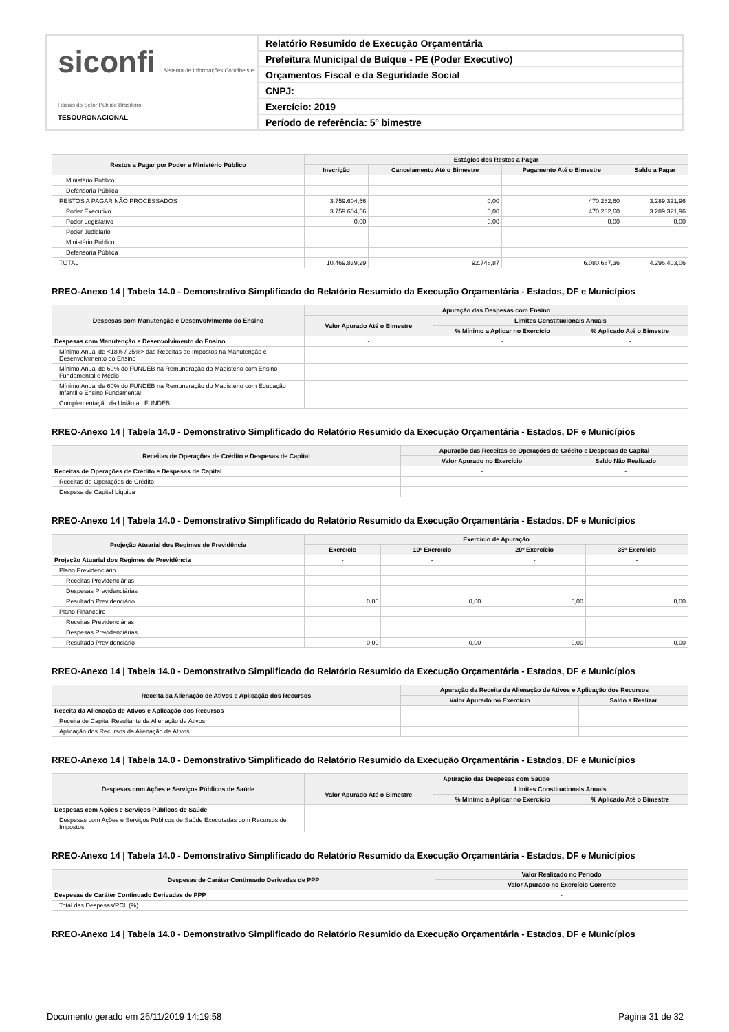siconfi Sistema de Informações Contábeis e Fiscais do Setor Público Brasileiro
TESOURONACIONAL
Relatório Resumido de Execução Orçamentária
Prefeitura Municipal de Buíque - PE (Poder Executivo)
Orçamentos Fiscal e da Seguridade Social
CNPJ:
Exercício: 2019
Período de referência: 5º bimestre
| Restos a Pagar por Poder e Ministério Público | Estágios dos Restos a Pagar | | | |
| --- | --- | --- | --- | --- |
| | Inscrição | Cancelamento Até o Bimestre | Pagamento Até o Bimestre | Saldo a Pagar |
| Ministério Público | | | | |
| Defensoria Pública | | | | |
| RESTOS A PAGAR NÃO PROCESSADOS | 3.759.604,56 | 0,00 | 470.282,60 | 3.289.321,96 |
| Poder Executivo | 3.759.604,56 | 0,00 | 470.282,60 | 3.289.321,96 |
| Poder Legislativo | 0,00 | 0,00 | 0,00 | 0,00 |
| Poder Judiciário | | | | |
| Ministério Público | | | | |
| Defensoria Pública | | | | |
| TOTAL | 10.469.839,29 | 92.748,87 | 6.080.687,36 | 4.296.403,06 |
RREO-Anexo 14 | Tabela 14.0 - Demonstrativo Simplificado do Relatório Resumido da Execução Orçamentária - Estados, DF e Municípios
| Despesas com Manutenção e Desenvolvimento do Ensino | Apuração das Despesas com Ensino | | |
| --- | --- | --- | --- |
| | Valor Apurado Até o Bimestre | Limites Constitucionais Anuais | |
| | | % Mínimo a Aplicar no Exercício | % Aplicado Até o Bimestre |
| Despesas com Manutenção e Desenvolvimento do Ensino | - | - | - |
| Mínimo Anual de <18% / 25%> das Receitas de Impostos na Manutenção e Desenvolvimento do Ensino | | | |
| Mínimo Anual de 60% do FUNDEB na Remuneração do Magistério com Ensino Fundamental e Médio | | | |
| Mínimo Anual de 60% do FUNDEB na Remuneração do Magistério com Educação Infantil e Ensino Fundamental | | | |
| Complementação da União ao FUNDEB | | | |
RREO-Anexo 14 | Tabela 14.0 - Demonstrativo Simplificado do Relatório Resumido da Execução Orçamentária - Estados, DF e Municípios
| Receitas de Operações de Crédito e Despesas de Capital | Apuração das Receitas de Operações de Crédito e Despesas de Capital | |
| --- | --- | --- |
| | Valor Apurado no Exercício | Saldo Não Realizado |
| Receitas de Operações de Crédito e Despesas de Capital | - | - |
| Receitas de Operações de Crédito | | |
| Despesa de Capital Líquida | | |
RREO-Anexo 14 | Tabela 14.0 - Demonstrativo Simplificado do Relatório Resumido da Execução Orçamentária - Estados, DF e Municípios
| Projeção Atuarial dos Regimes de Previdência | Exercício de Apuração | | | |
| --- | --- | --- | --- | --- |
| | Exercício | 10º Exercício | 20º Exercício | 35º Exercício |
| Projeção Atuarial dos Regimes de Previdência | - | - | - | - |
| Plano Previdenciário | | | | |
| Receitas Previdenciárias | | | | |
| Despesas Previdenciárias | | | | |
| Resultado Previdenciário | 0,00 | 0,00 | 0,00 | 0,00 |
| Plano Financeiro | | | | |
| Receitas Previdenciárias | | | | |
| Despesas Previdenciárias | | | | |
| Resultado Previdenciário | 0,00 | 0,00 | 0,00 | 0,00 |
RREO-Anexo 14 | Tabela 14.0 - Demonstrativo Simplificado do Relatório Resumido da Execução Orçamentária - Estados, DF e Municípios
| Receita da Alienação de Ativos e Aplicação dos Recursos | Apuração da Receita da Alienação de Ativos e Aplicação dos Recursos | |
| --- | --- | --- |
| | Valor Apurado no Exercício | Saldo a Realizar |
| Receita da Alienação de Ativos e Aplicação dos Recursos | - | - |
| Receita de Capital Resultante da Alienação de Ativos | | |
| Aplicação dos Recursos da Alienação de Ativos | | |
RREO-Anexo 14 | Tabela 14.0 - Demonstrativo Simplificado do Relatório Resumido da Execução Orçamentária - Estados, DF e Municípios
| Despesas com Ações e Serviços Públicos de Saúde | Apuração das Despesas com Saúde | | |
| --- | --- | --- | --- |
| | Valor Apurado Até o Bimestre | Limites Constitucionais Anuais | |
| | | % Mínimo a Aplicar no Exercício | % Aplicado Até o Bimestre |
| Despesas com Ações e Serviços Públicos de Saúde | - | - | - |
| Despesas com Ações e Serviços Públicos de Saúde Executadas com Recursos de Impostos | | | |
RREO-Anexo 14 | Tabela 14.0 - Demonstrativo Simplificado do Relatório Resumido da Execução Orçamentária - Estados, DF e Municípios
| Despesas de Caráter Continuado Derivadas de PPP | Valor Realizado no Período |
| --- | --- |
| | Valor Apurado no Exercício Corrente |
| Despesas de Caráter Continuado Derivadas de PPP | - |
| Total das Despesas/RCL (%) | |
RREO-Anexo 14 | Tabela 14.0 - Demonstrativo Simplificado do Relatório Resumido da Execução Orçamentária - Estados, DF e Municípios
Documento gerado em 26/11/2019 14:19:58 Página 31 de 32